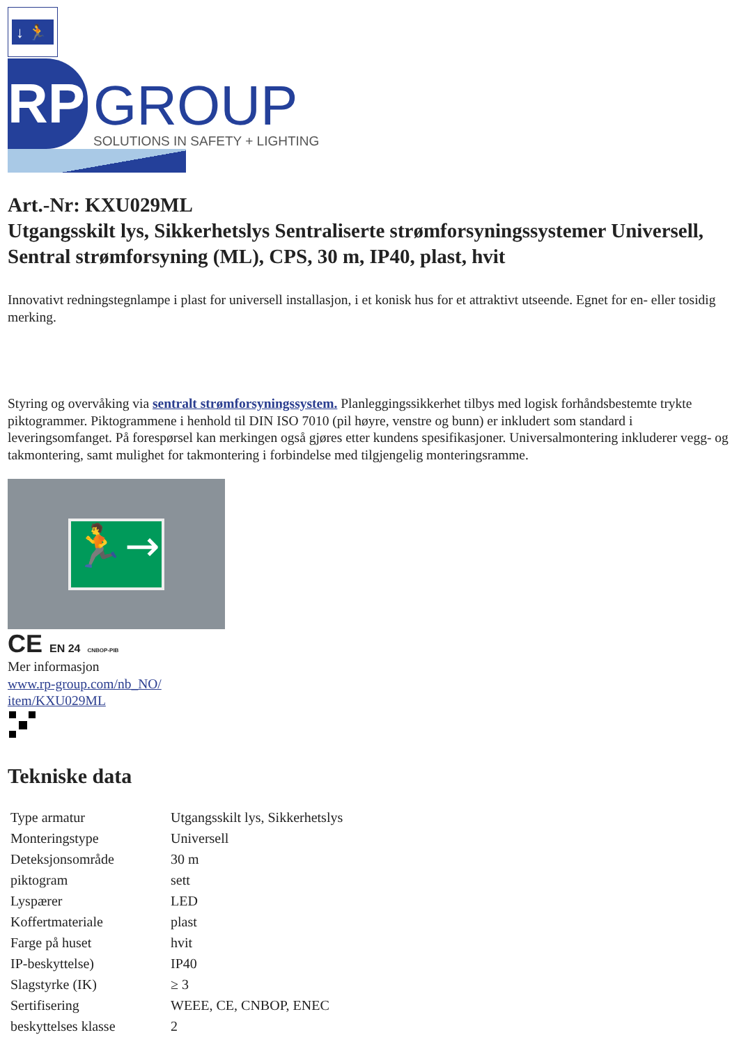↓ 🏃
RP
GROUP
SOLUTIONS IN SAFETY + LIGHTING
Art.-Nr: KXU029ML
Utgangsskilt lys, Sikkerhetslys Sentraliserte strømforsyningssystemer Universell, Sentral strømforsyning (ML), CPS, 30 m, IP40, plast, hvit
Innovativt redningstegnlampe i plast for universell installasjon, i et konisk hus for et attraktivt utseende. Egnet for en- eller tosidig merking.
Styring og overvåking via sentralt strømforsyningssystem. Planleggingssikkerhet tilbys med logisk forhåndsbestemte trykte piktogrammer. Piktogrammene i henhold til DIN ISO 7010 (pil høyre, venstre og bunn) er inkludert som standard i leveringsomfanget. På forespørsel kan merkingen også gjøres etter kundens spesifikasjoner. Universalmontering inkluderer vegg- og takmontering, samt mulighet for takmontering i forbindelse med tilgjengelig monteringsramme.
🏃→
CE EN 24 CNBOP-PIB
Mer informasjon
www.rp-group.com/nb_NO/
item/KXU029ML
Tekniske data
| Type armatur | Utgangsskilt lys, Sikkerhetslys |
| Monteringstype | Universell |
| Deteksjonsområde | 30 m |
| piktogram | sett |
| Lyspærer | LED |
| Koffertmateriale | plast |
| Farge på huset | hvit |
| IP-beskyttelse) | IP40 |
| Slagstyrke (IK) | ≥ 3 |
| Sertifisering | WEEE, CE, CNBOP, ENEC |
| beskyttelses klasse | 2 |